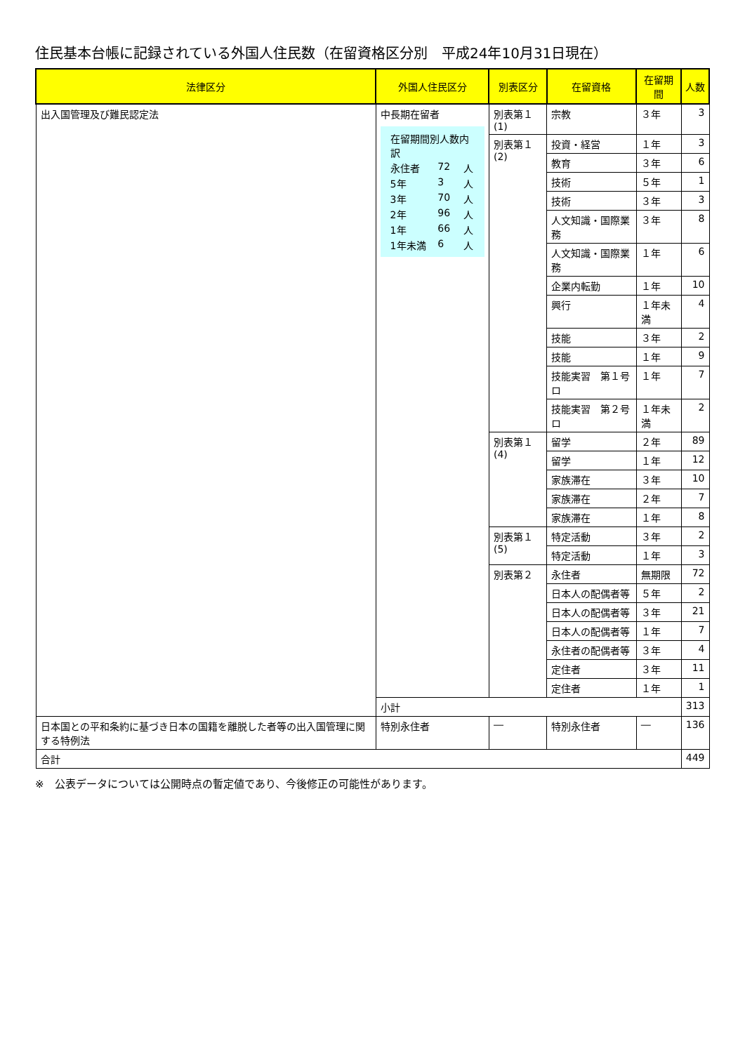住民基本台帳に記録されている外国人住民数（在留資格区分別　平成24年10月31日現在）
| 法律区分 | 外国人住民区分 | 別表区分 | 在留資格 | 在留期間 | 人数 |
| --- | --- | --- | --- | --- | --- |
| 出入国管理及び難民認定法 | 中長期在留者 / 在留期間別人数内訳 / / / / 永住者 / 72 / 人 / / 5年 / 3 / 人 / / 3年 / 70 / 人 / / 2年 / 96 / 人 / / 1年 / 66 / 人 / / 1年未満 / 6 / 人 / | 別表第１(1) | 宗教 | ３年 | 3 |
| | | 別表第１(2) | 投資・経営 | １年 | 3 |
| | | | 教育 | ３年 | 6 |
| | | | 技術 | ５年 | 1 |
| | | | 技術 | ３年 | 3 |
| | | | 人文知識・国際業務 | ３年 | 8 |
| | | | 人文知識・国際業務 | １年 | 6 |
| | | | 企業内転勤 | １年 | 10 |
| | | | 興行 | １年未満 | 4 |
| | | | 技能 | ３年 | 2 |
| | | | 技能 | １年 | 9 |
| | | | 技能実習 第１号ロ | １年 | 7 |
| | | | 技能実習 第２号ロ | １年未満 | 2 |
| | | 別表第１(4) | 留学 | ２年 | 89 |
| | | | 留学 | １年 | 12 |
| | | | 家族滞在 | ３年 | 10 |
| | | | 家族滞在 | ２年 | 7 |
| | | | 家族滞在 | １年 | 8 |
| | | 別表第１(5) | 特定活動 | ３年 | 2 |
| | | | 特定活動 | １年 | 3 |
| | | 別表第２ | 永住者 | 無期限 | 72 |
| | | | 日本人の配偶者等 | ５年 | 2 |
| | | | 日本人の配偶者等 | ３年 | 21 |
| | | | 日本人の配偶者等 | １年 | 7 |
| | | | 永住者の配偶者等 | ３年 | 4 |
| | | | 定住者 | ３年 | 11 |
| | | | 定住者 | １年 | 1 |
| | 小計 | | | | 313 |
| 日本国との平和条約に基づき日本の国籍を離脱した者等の出入国管理に関する特例法 | 特別永住者 | ― | 特別永住者 | ― | 136 |
| 合計 | | | | | 449 |
※　公表データについては公開時点の暫定値であり、今後修正の可能性があります。